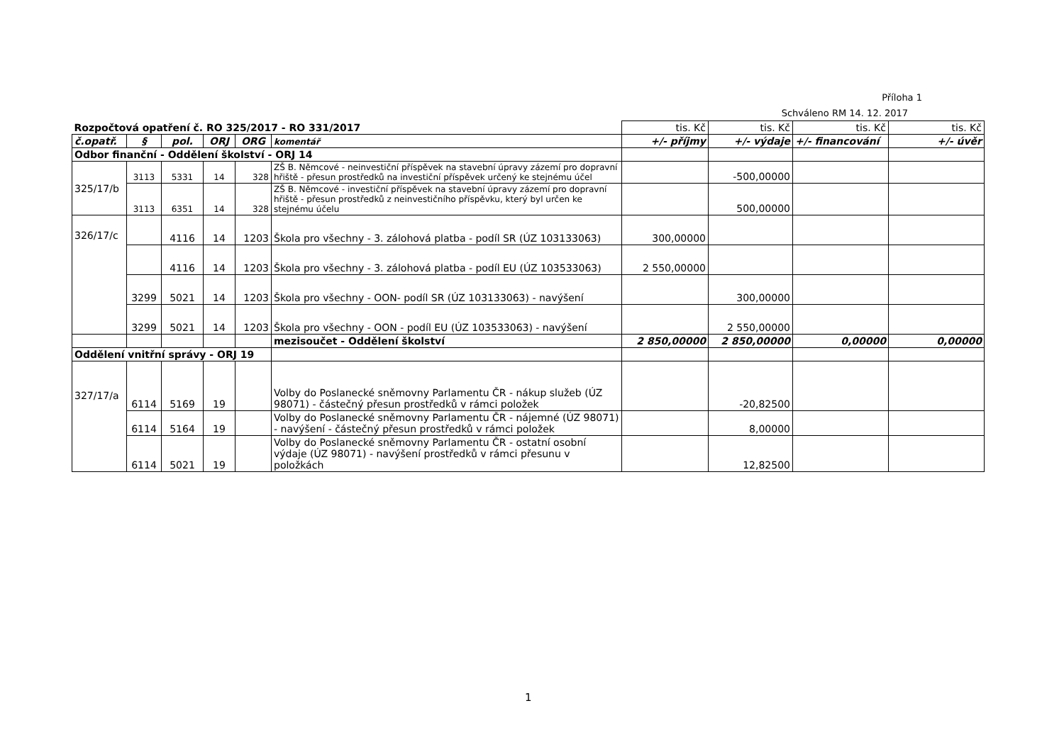Příloha 1
Schváleno RM 14. 12. 2017
| Rozpočtová opatření č. RO 325/2017 - RO 331/2017 | | | | | | tis. Kč | tis. Kč | tis. Kč | tis. Kč |
| č.opatř. | § | pol. | ORJ | ORG | komentář | +/- příjmy | +/- výdaje | +/- financování | +/- úvěr |
| Odbor finanční - Oddělení školství - ORJ 14 | | | | | | | | | |
| 325/17/b | 3113 | 5331 | 14 | 328 | ZŠ B. Němcové - neinvestiční příspěvek na stavební úpravy zázemí pro dopravní hřiště - přesun prostředků na investiční příspěvek určený ke stejnému účel | | -500,00000 | | |
| | 3113 | 6351 | 14 | 328 | ZŠ B. Němcové - investiční příspěvek na stavební úpravy zázemí pro dopravní hřiště - přesun prostředků z neinvestičního příspěvku, který byl určen ke stejnému účelu | | 500,00000 | | |
| 326/17/c | | 4116 | 14 | 1203 | Škola pro všechny - 3. zálohová platba - podíl SR (ÚZ 103133063) | 300,00000 | | | |
| | | 4116 | 14 | 1203 | Škola pro všechny - 3. zálohová platba - podíl EU (ÚZ 103533063) | 2 550,00000 | | | |
| | 3299 | 5021 | 14 | 1203 | Škola pro všechny - OON- podíl SR (ÚZ 103133063) - navýšení | | 300,00000 | | |
| | 3299 | 5021 | 14 | 1203 | Škola pro všechny - OON - podíl EU (ÚZ 103533063) - navýšení | | 2 550,00000 | | |
| | | | | | mezisoučet - Oddělení školství | 2 850,00000 | 2 850,00000 | 0,00000 | 0,00000 |
| Oddělení vnitřní správy - ORJ 19 | | | | | | | | | |
| 327/17/a | 6114 | 5169 | 19 | | Volby do Poslanecké sněmovny Parlamentu ČR - nákup služeb (ÚZ 98071) - částečný přesun prostředků v rámci položek | | -20,82500 | | |
| | 6114 | 5164 | 19 | | Volby do Poslanecké sněmovny Parlamentu ČR - nájemné (ÚZ 98071) - navýšení - částečný přesun prostředků v rámci položek | | 8,00000 | | |
| | 6114 | 5021 | 19 | | Volby do Poslanecké sněmovny Parlamentu ČR - ostatní osobní výdaje (ÚZ 98071) - navýšení prostředků v rámci přesunu v položkách | | 12,82500 | | |
1